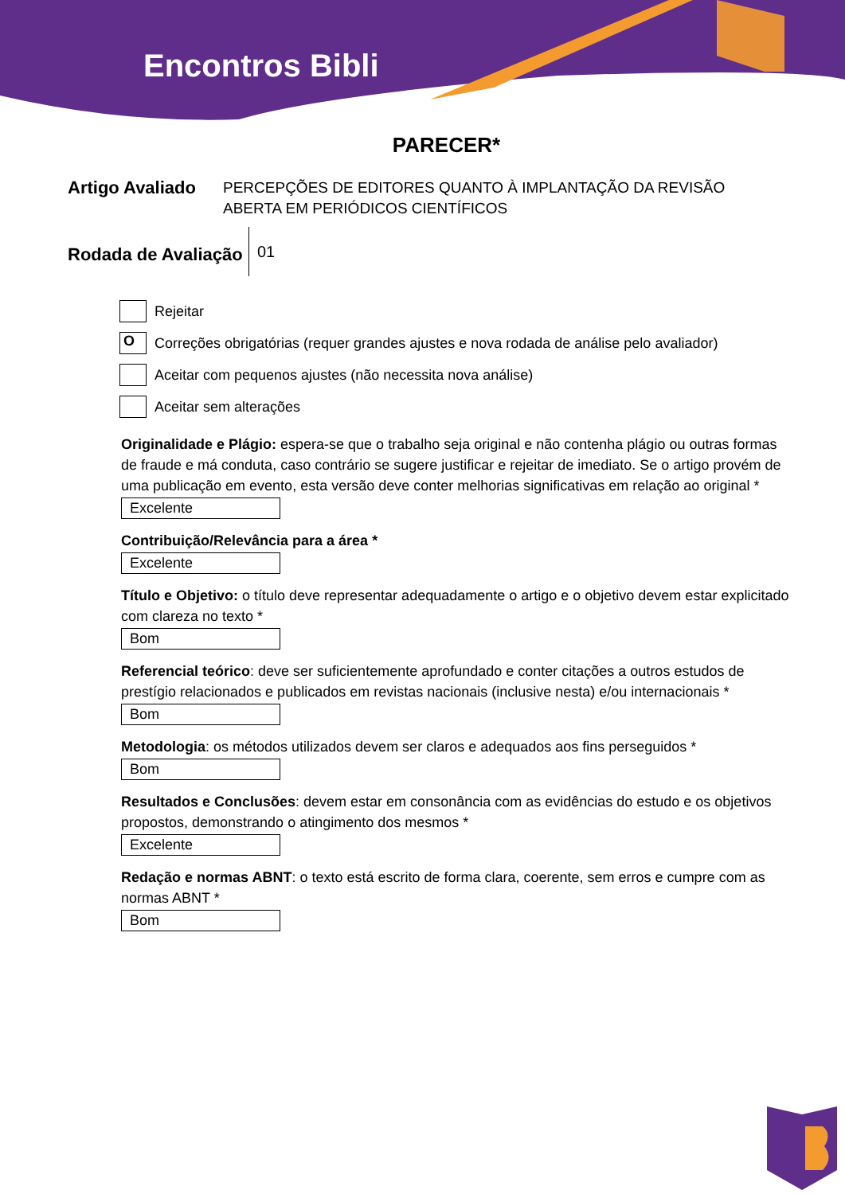Encontros Bibli
PARECER*
Artigo Avaliado
PERCEPÇÕES DE EDITORES QUANTO À IMPLANTAÇÃO DA REVISÃO
ABERTA EM PERIÓDICOS CIENTÍFICOS
Rodada de Avaliação
01
Rejeitar
O
Correções obrigatórias (requer grandes ajustes e nova rodada de análise pelo avaliador)
Aceitar com pequenos ajustes (não necessita nova análise)
Aceitar sem alterações
Originalidade e Plágio: espera-se que o trabalho seja original e não contenha plágio ou outras formas de fraude e má conduta, caso contrário se sugere justificar e rejeitar de imediato. Se o artigo provém de uma publicação em evento, esta versão deve conter melhorias significativas em relação ao original *
Excelente
Contribuição/Relevância para a área *
Excelente
Título e Objetivo: o título deve representar adequadamente o artigo e o objetivo devem estar explicitado com clareza no texto *
Bom
Referencial teórico: deve ser suficientemente aprofundado e conter citações a outros estudos de prestígio relacionados e publicados em revistas nacionais (inclusive nesta) e/ou internacionais *
Bom
Metodologia: os métodos utilizados devem ser claros e adequados aos fins perseguidos *
Bom
Resultados e Conclusões: devem estar em consonância com as evidências do estudo e os objetivos propostos, demonstrando o atingimento dos mesmos *
Excelente
Redação e normas ABNT: o texto está escrito de forma clara, coerente, sem erros e cumpre com as normas ABNT *
Bom